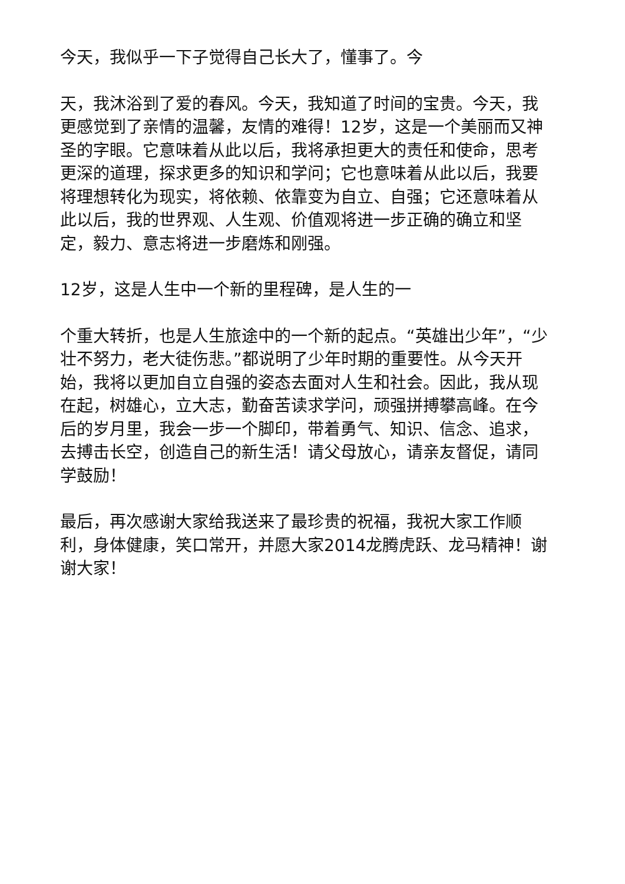今天，我似乎一下子觉得自己长大了，懂事了。今
天，我沐浴到了爱的春风。今天，我知道了时间的宝贵。今天，我更感觉到了亲情的温馨，友情的难得！12岁，这是一个美丽而又神圣的字眼。它意味着从此以后，我将承担更大的责任和使命，思考更深的道理，探求更多的知识和学问；它也意味着从此以后，我要将理想转化为现实，将依赖、依靠变为自立、自强；它还意味着从此以后，我的世界观、人生观、价值观将进一步正确的确立和坚定，毅力、意志将进一步磨炼和刚强。
12岁，这是人生中一个新的里程碑，是人生的一
个重大转折，也是人生旅途中的一个新的起点。“英雄出少年”，“少壮不努力，老大徒伤悲。”都说明了少年时期的重要性。从今天开始，我将以更加自立自强的姿态去面对人生和社会。因此，我从现在起，树雄心，立大志，勤奋苦读求学问，顽强拼搏攀高峰。在今后的岁月里，我会一步一个脚印，带着勇气、知识、信念、追求，去搏击长空，创造自己的新生活！请父母放心，请亲友督促，请同学鼓励！
最后，再次感谢大家给我送来了最珍贵的祝福，我祝大家工作顺利，身体健康，笑口常开，并愿大家2014龙腾虎跃、龙马精神！谢谢大家！